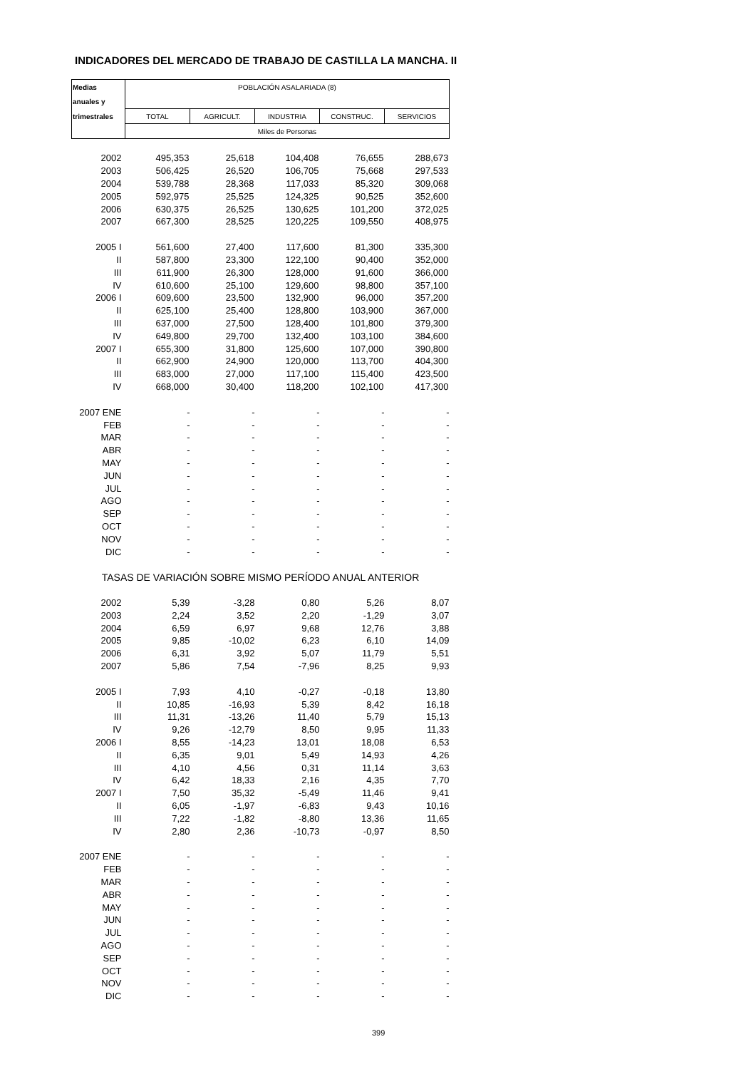INDICADORES DEL MERCADO DE TRABAJO DE CASTILLA LA MANCHA. II
| Medias | POBLACIÓN ASALARIADA (8) | | | | |
| --- | --- | --- | --- | --- | --- |
| anuales y | | | | | |
| trimestrales | TOTAL | AGRICULT. | INDUSTRIA | CONSTRUC. | SERVICIOS |
| | Miles de Personas | | | | |
| 2002 | 495,353 | 25,618 | 104,408 | 76,655 | 288,673 |
| 2003 | 506,425 | 26,520 | 106,705 | 75,668 | 297,533 |
| 2004 | 539,788 | 28,368 | 117,033 | 85,320 | 309,068 |
| 2005 | 592,975 | 25,525 | 124,325 | 90,525 | 352,600 |
| 2006 | 630,375 | 26,525 | 130,625 | 101,200 | 372,025 |
| 2007 | 667,300 | 28,525 | 120,225 | 109,550 | 408,975 |
| 2005 I | 561,600 | 27,400 | 117,600 | 81,300 | 335,300 |
| II | 587,800 | 23,300 | 122,100 | 90,400 | 352,000 |
| III | 611,900 | 26,300 | 128,000 | 91,600 | 366,000 |
| IV | 610,600 | 25,100 | 129,600 | 98,800 | 357,100 |
| 2006 I | 609,600 | 23,500 | 132,900 | 96,000 | 357,200 |
| II | 625,100 | 25,400 | 128,800 | 103,900 | 367,000 |
| III | 637,000 | 27,500 | 128,400 | 101,800 | 379,300 |
| IV | 649,800 | 29,700 | 132,400 | 103,100 | 384,600 |
| 2007 I | 655,300 | 31,800 | 125,600 | 107,000 | 390,800 |
| II | 662,900 | 24,900 | 120,000 | 113,700 | 404,300 |
| III | 683,000 | 27,000 | 117,100 | 115,400 | 423,500 |
| IV | 668,000 | 30,400 | 118,200 | 102,100 | 417,300 |
| 2007 ENE | - | - | - | - | - |
| FEB | - | - | - | - | - |
| MAR | - | - | - | - | - |
| ABR | - | - | - | - | - |
| MAY | - | - | - | - | - |
| JUN | - | - | - | - | - |
| JUL | - | - | - | - | - |
| AGO | - | - | - | - | - |
| SEP | - | - | - | - | - |
| OCT | - | - | - | - | - |
| NOV | - | - | - | - | - |
| DIC | - | - | - | - | - |
| TASAS DE VARIACIÓN SOBRE MISMO PERÍODO ANUAL ANTERIOR | | | | | |
| 2002 | 5,39 | -3,28 | 0,80 | 5,26 | 8,07 |
| 2003 | 2,24 | 3,52 | 2,20 | -1,29 | 3,07 |
| 2004 | 6,59 | 6,97 | 9,68 | 12,76 | 3,88 |
| 2005 | 9,85 | -10,02 | 6,23 | 6,10 | 14,09 |
| 2006 | 6,31 | 3,92 | 5,07 | 11,79 | 5,51 |
| 2007 | 5,86 | 7,54 | -7,96 | 8,25 | 9,93 |
| 2005 I | 7,93 | 4,10 | -0,27 | -0,18 | 13,80 |
| II | 10,85 | -16,93 | 5,39 | 8,42 | 16,18 |
| III | 11,31 | -13,26 | 11,40 | 5,79 | 15,13 |
| IV | 9,26 | -12,79 | 8,50 | 9,95 | 11,33 |
| 2006 I | 8,55 | -14,23 | 13,01 | 18,08 | 6,53 |
| II | 6,35 | 9,01 | 5,49 | 14,93 | 4,26 |
| III | 4,10 | 4,56 | 0,31 | 11,14 | 3,63 |
| IV | 6,42 | 18,33 | 2,16 | 4,35 | 7,70 |
| 2007 I | 7,50 | 35,32 | -5,49 | 11,46 | 9,41 |
| II | 6,05 | -1,97 | -6,83 | 9,43 | 10,16 |
| III | 7,22 | -1,82 | -8,80 | 13,36 | 11,65 |
| IV | 2,80 | 2,36 | -10,73 | -0,97 | 8,50 |
| 2007 ENE | - | - | - | - | - |
| FEB | - | - | - | - | - |
| MAR | - | - | - | - | - |
| ABR | - | - | - | - | - |
| MAY | - | - | - | - | - |
| JUN | - | - | - | - | - |
| JUL | - | - | - | - | - |
| AGO | - | - | - | - | - |
| SEP | - | - | - | - | - |
| OCT | - | - | - | - | - |
| NOV | - | - | - | - | - |
| DIC | - | - | - | - | - |
399